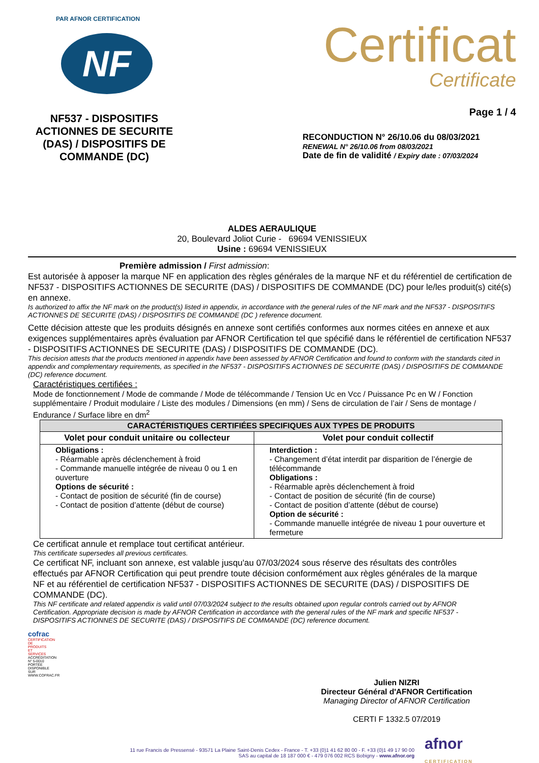PAR AFNOR CERTIFICATION
NF
NF537 - DISPOSITIFS ACTIONNES DE SECURITE (DAS) / DISPOSITIFS DE COMMANDE (DC)
Certificat
Certificate
Page 1 / 4
RECONDUCTION N° 26/10.06 du 08/03/2021
RENEWAL N° 26/10.06 from 08/03/2021
Date de fin de validité / Expiry date : 07/03/2024
ALDES AERAULIQUE
20, Boulevard Joliot Curie - 69694 VENISSIEUX
Usine : 69694 VENISSIEUX
Première admission / First admission:
Est autorisée à apposer la marque NF en application des règles générales de la marque NF et du référentiel de certification de NF537 - DISPOSITIFS ACTIONNES DE SECURITE (DAS) / DISPOSITIFS DE COMMANDE (DC) pour le/les produit(s) cité(s) en annexe.
Is authorized to affix the NF mark on the product(s) listed in appendix, in accordance with the general rules of the NF mark and the NF537 - DISPOSITIFS ACTIONNES DE SECURITE (DAS) / DISPOSITIFS DE COMMANDE (DC ) reference document.
Cette décision atteste que les produits désignés en annexe sont certifiés conformes aux normes citées en annexe et aux exigences supplémentaires après évaluation par AFNOR Certification tel que spécifié dans le référentiel de certification NF537 - DISPOSITIFS ACTIONNES DE SECURITE (DAS) / DISPOSITIFS DE COMMANDE (DC).
This decision attests that the products mentioned in appendix have been assessed by AFNOR Certification and found to conform with the standards cited in appendix and complementary requirements, as specified in the NF537 - DISPOSITIFS ACTIONNES DE SECURITE (DAS) / DISPOSITIFS DE COMMANDE (DC) reference document.
Caractéristiques certifiées :
Mode de fonctionnement / Mode de commande / Mode de télécommande / Tension Uc en Vcc / Puissance Pc en W / Fonction supplémentaire / Produit modulaire / Liste des modules / Dimensions (en mm) / Sens de circulation de l’air / Sens de montage / Endurance / Surface libre en dm<sup>2</sup>
| CARACTÉRISTIQUES CERTIFIÉES SPECIFIQUES AUX TYPES DE PRODUITS | |
| --- | --- |
| Volet pour conduit unitaire ou collecteur | Volet pour conduit collectif |
| Obligations : - Réarmable après déclenchement à froid - Commande manuelle intégrée de niveau 0 ou 1 en ouverture Options de sécurité : - Contact de position de sécurité (fin de course) - Contact de position d’attente (début de course) | Interdiction : - Changement d’état interdit par disparition de l’énergie de télécommande Obligations : - Réarmable après déclenchement à froid - Contact de position de sécurité (fin de course) - Contact de position d’attente (début de course) Option de sécurité : - Commande manuelle intégrée de niveau 1 pour ouverture et fermeture |
Ce certificat annule et remplace tout certificat antérieur.
This certificate supersedes all previous certificates.
Ce certificat NF, incluant son annexe, est valable jusqu'au 07/03/2024 sous réserve des résultats des contrôles effectués par AFNOR Certification qui peut prendre toute décision conformément aux règles générales de la marque NF et au référentiel de certification NF537 - DISPOSITIFS ACTIONNES DE SECURITE (DAS) / DISPOSITIFS DE COMMANDE (DC).
This NF certificate and related appendix is valid until 07/03/2024 subject to the results obtained upon regular controls carried out by AFNOR Certification. Appropriate decision is made by AFNOR Certification in accordance with the general rules of the NF mark and specific NF537 - DISPOSITIFS ACTIONNES DE SECURITE (DAS) / DISPOSITIFS DE COMMANDE (DC) reference document.
cofrac
CERTIFICATION DE PRODUITS ET SERVICES
ACCRÉDITATION N° 5-0010 PORTÉE DISPONIBLE SUR WWW.COFRAC.FR
Julien NIZRI
Directeur Général d'AFNOR Certification
Managing Director of AFNOR Certification
CERTI F 1332.5 07/2019
11 rue Francis de Pressensé - 93571 La Plaine Saint-Denis Cedex - France - T. +33 (0)1 41 62 80 00 - F. +33 (0)1 49 17 90 00
SAS au capital de 18 187 000 € - 479 076 002 RCS Bobigny - www.afnor.org
afnor
CERTIFICATION